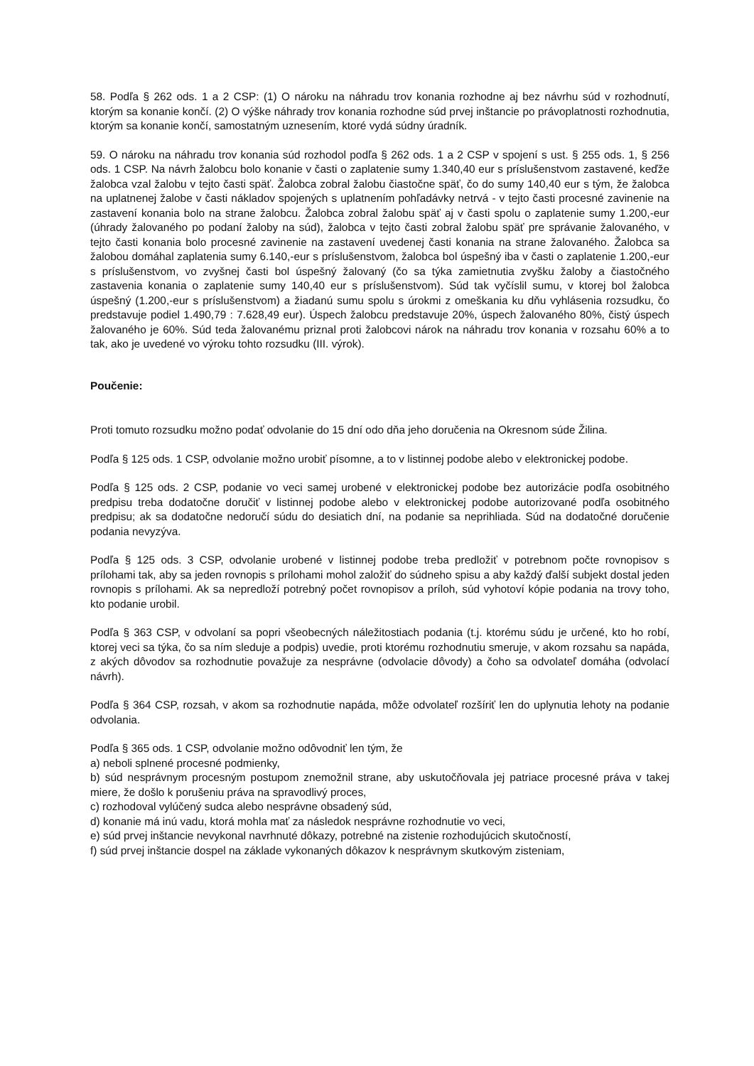58. Podľa § 262 ods. 1 a 2 CSP: (1) O nároku na náhradu trov konania rozhodne aj bez návrhu súd v rozhodnutí, ktorým sa konanie končí. (2) O výške náhrady trov konania rozhodne súd prvej inštancie po právoplatnosti rozhodnutia, ktorým sa konanie končí, samostatným uznesením, ktoré vydá súdny úradník.
59. O nároku na náhradu trov konania súd rozhodol podľa § 262 ods. 1 a 2 CSP v spojení s ust. § 255 ods. 1, § 256 ods. 1 CSP. Na návrh žalobcu bolo konanie v časti o zaplatenie sumy 1.340,40 eur s príslušenstvom zastavené, keďže žalobca vzal žalobu v tejto časti späť. Žalobca zobral žalobu čiastočne späť, čo do sumy 140,40 eur s tým, že žalobca na uplatnenej žalobe v časti nákladov spojených s uplatnením pohľadávky netrvá - v tejto časti procesné zavinenie na zastavení konania bolo na strane žalobcu. Žalobca zobral žalobu späť aj v časti spolu o zaplatenie sumy 1.200,-eur (úhrady žalovaného po podaní žaloby na súd), žalobca v tejto časti zobral žalobu späť pre správanie žalovaného, v tejto časti konania bolo procesné zavinenie na zastavení uvedenej časti konania na strane žalovaného. Žalobca sa žalobou domáhal zaplatenia sumy 6.140,-eur s príslušenstvom, žalobca bol úspešný iba v časti o zaplatenie 1.200,-eur s príslušenstvom, vo zvyšnej časti bol úspešný žalovaný (čo sa týka zamietnutia zvyšku žaloby a čiastočného zastavenia konania o zaplatenie sumy 140,40 eur s príslušenstvom). Súd tak vyčíslil sumu, v ktorej bol žalobca úspešný (1.200,-eur s príslušenstvom) a žiadanú sumu spolu s úrokmi z omeškania ku dňu vyhlásenia rozsudku, čo predstavuje podiel 1.490,79 : 7.628,49 eur). Úspech žalobcu predstavuje 20%, úspech žalovaného 80%, čistý úspech žalovaného je 60%. Súd teda žalovanému priznal proti žalobcovi nárok na náhradu trov konania v rozsahu 60% a to tak, ako je uvedené vo výroku tohto rozsudku (III. výrok).
Poučenie:
Proti tomuto rozsudku možno podať odvolanie do 15 dní odo dňa jeho doručenia na Okresnom súde Žilina.
Podľa § 125 ods. 1 CSP, odvolanie možno urobiť písomne, a to v listinnej podobe alebo v elektronickej podobe.
Podľa § 125 ods. 2 CSP, podanie vo veci samej urobené v elektronickej podobe bez autorizácie podľa osobitného predpisu treba dodatočne doručiť v listinnej podobe alebo v elektronickej podobe autorizované podľa osobitného predpisu; ak sa dodatočne nedoručí súdu do desiatich dní, na podanie sa neprihliada. Súd na dodatočné doručenie podania nevyzýva.
Podľa § 125 ods. 3 CSP, odvolanie urobené v listinnej podobe treba predložiť v potrebnom počte rovnopisov s prílohami tak, aby sa jeden rovnopis s prílohami mohol založiť do súdneho spisu a aby každý ďalší subjekt dostal jeden rovnopis s prílohami. Ak sa nepredloží potrebný počet rovnopisov a príloh, súd vyhotoví kópie podania na trovy toho, kto podanie urobil.
Podľa § 363 CSP, v odvolaní sa popri všeobecných náležitostiach podania (t.j. ktorému súdu je určené, kto ho robí, ktorej veci sa týka, čo sa ním sleduje a podpis) uvedie, proti ktorému rozhodnutiu smeruje, v akom rozsahu sa napáda, z akých dôvodov sa rozhodnutie považuje za nesprávne (odvolacie dôvody) a čoho sa odvolateľ domáha (odvolací návrh).
Podľa § 364 CSP, rozsah, v akom sa rozhodnutie napáda, môže odvolateľ rozšíriť len do uplynutia lehoty na podanie odvolania.
Podľa § 365 ods. 1 CSP, odvolanie možno odôvodniť len tým, že
a) neboli splnené procesné podmienky,
b) súd nesprávnym procesným postupom znemožnil strane, aby uskutočňovala jej patriace procesné práva v takej miere, že došlo k porušeniu práva na spravodlivý proces,
c) rozhodoval vylúčený sudca alebo nesprávne obsadený súd,
d) konanie má inú vadu, ktorá mohla mať za následok nesprávne rozhodnutie vo veci,
e) súd prvej inštancie nevykonal navrhnuté dôkazy, potrebné na zistenie rozhodujúcich skutočností,
f) súd prvej inštancie dospel na základe vykonaných dôkazov k nesprávnym skutkovým zisteniam,